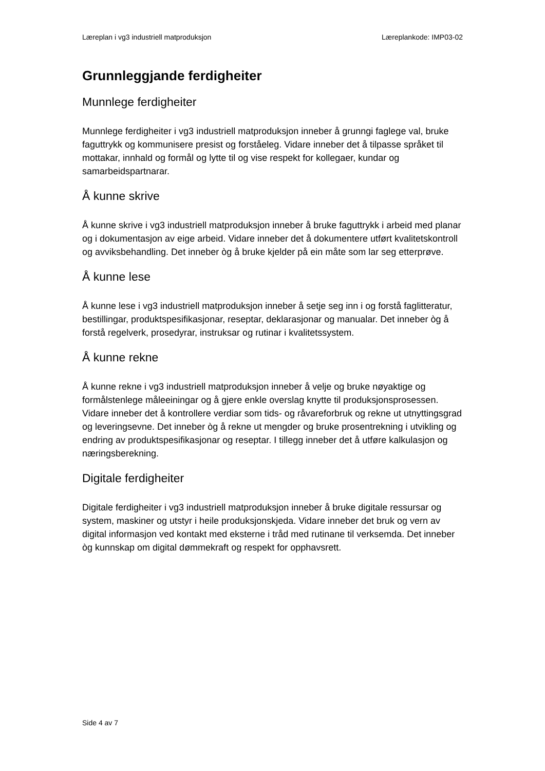Læreplan i vg3 industriell matproduksjon Læreplankode: IMP03-02
Grunnleggjande ferdigheiter
Munnlege ferdigheiter
Munnlege ferdigheiter i vg3 industriell matproduksjon inneber å grunngi faglege val, bruke faguttrykk og kommunisere presist og forståeleg. Vidare inneber det å tilpasse språket til mottakar, innhald og formål og lytte til og vise respekt for kollegaer, kundar og samarbeidspartnarar.
Å kunne skrive
Å kunne skrive i vg3 industriell matproduksjon inneber å bruke faguttrykk i arbeid med planar og i dokumentasjon av eige arbeid. Vidare inneber det å dokumentere utført kvalitetskontroll og avviksbehandling. Det inneber òg å bruke kjelder på ein måte som lar seg etterprøve.
Å kunne lese
Å kunne lese i vg3 industriell matproduksjon inneber å setje seg inn i og forstå faglitteratur, bestillingar, produktspesifikasjonar, reseptar, deklarasjonar og manualar. Det inneber òg å forstå regelverk, prosedyrar, instruksar og rutinar i kvalitetssystem.
Å kunne rekne
Å kunne rekne i vg3 industriell matproduksjon inneber å velje og bruke nøyaktige og formålstenlege måleeiningar og å gjere enkle overslag knytte til produksjonsprosessen. Vidare inneber det å kontrollere verdiar som tids- og råvareforbruk og rekne ut utnyttingsgrad og leveringsevne. Det inneber òg å rekne ut mengder og bruke prosentrekning i utvikling og endring av produktspesifikasjonar og reseptar. I tillegg inneber det å utføre kalkulasjon og næringsberekning.
Digitale ferdigheiter
Digitale ferdigheiter i vg3 industriell matproduksjon inneber å bruke digitale ressursar og system, maskiner og utstyr i heile produksjonskjeda. Vidare inneber det bruk og vern av digital informasjon ved kontakt med eksterne i tråd med rutinane til verksemda. Det inneber òg kunnskap om digital dømmekraft og respekt for opphavsrett.
Side 4 av 7